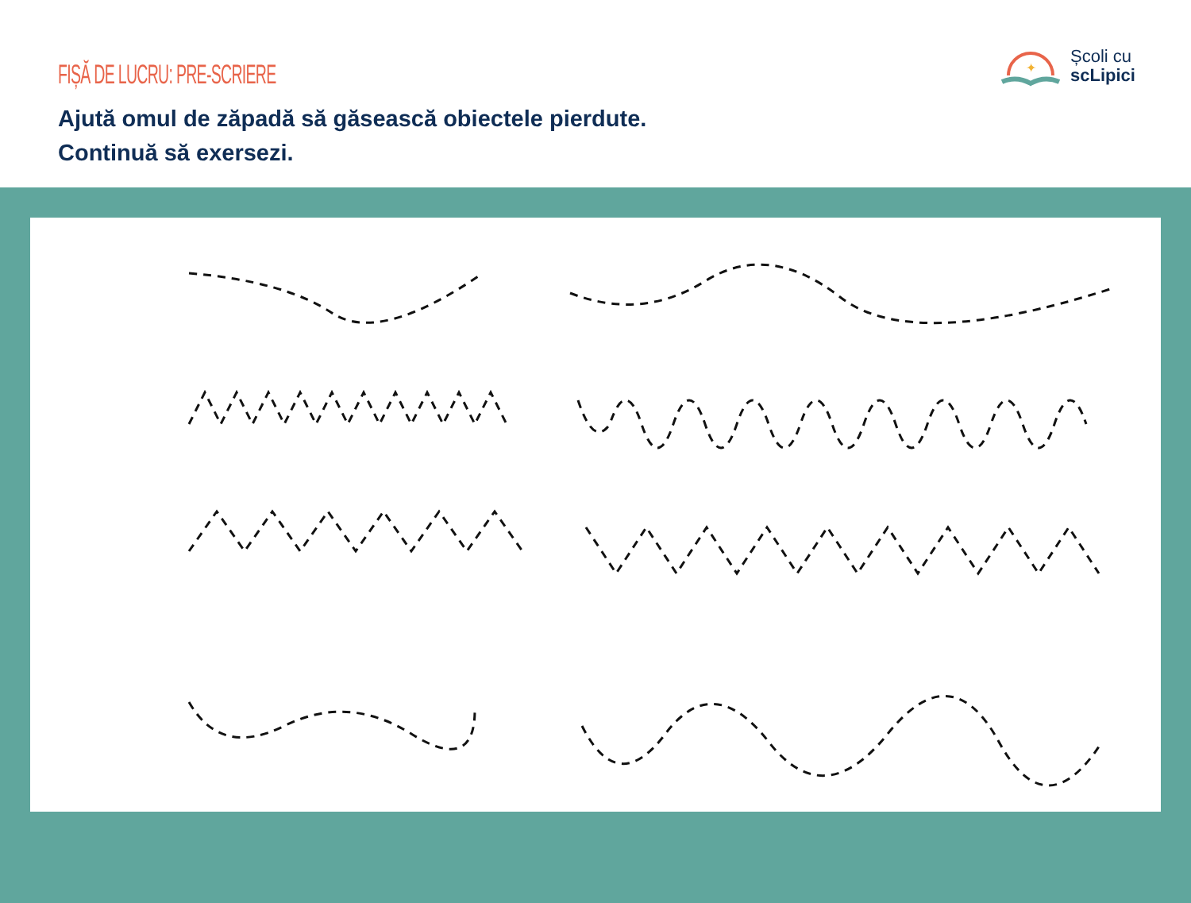FIȘĂ DE LUCRU: PRE-SCRIERE
Ajută omul de zăpadă să găsească obiectele pierdute.
Continuă să exersezi.
✦
Școli cu
scLipici